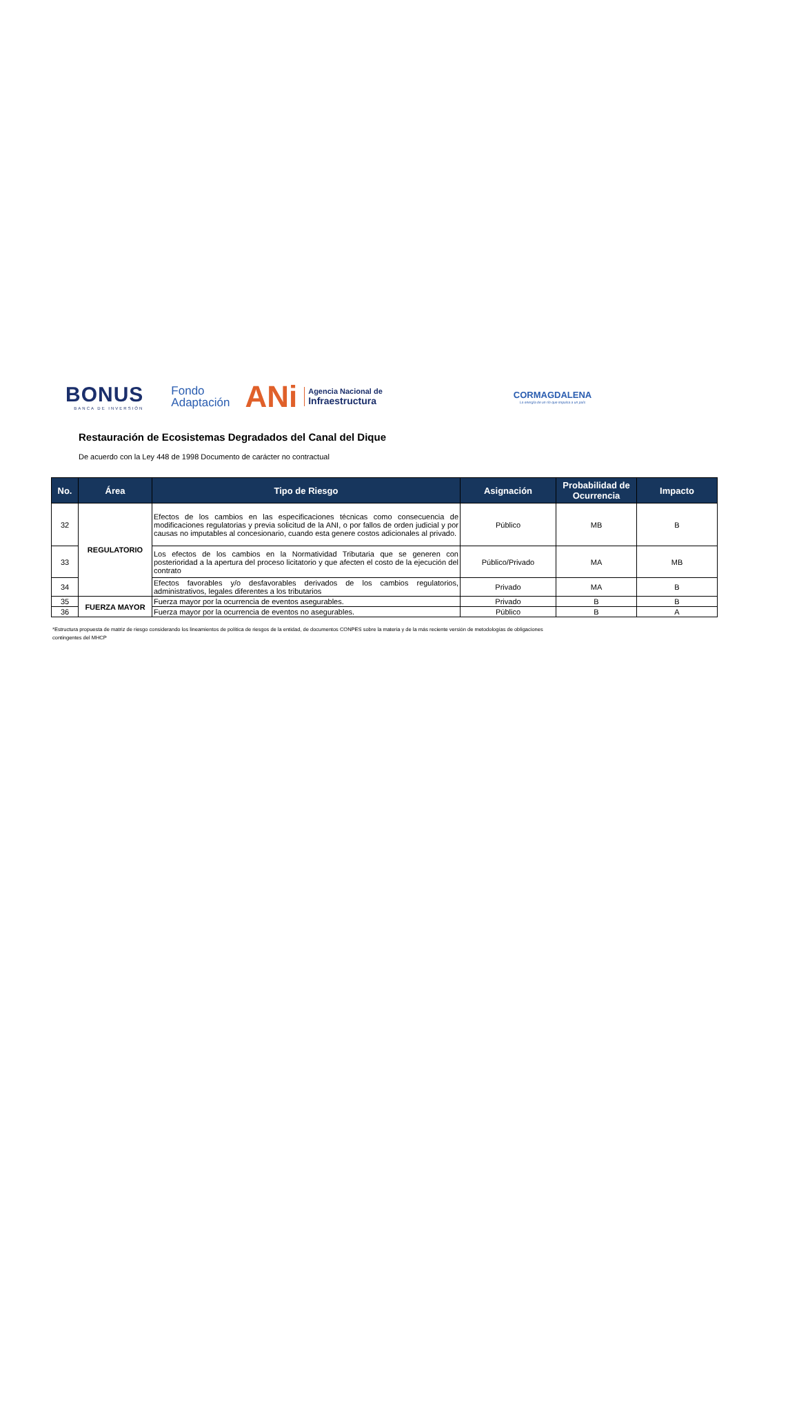BONUS
BANCA DE INVERSIÓN
Fondo
Adaptación
ANi
Agencia Nacional de
Infraestructura
CORMAGDALENA
La energía de un río que impulsa a un país
Restauración de Ecosistemas Degradados del Canal del Dique
De acuerdo con la Ley 448 de 1998 Documento de carácter no contractual
| No. | Área | Tipo de Riesgo | Asignación | Probabilidad de Ocurrencia | Impacto |
| --- | --- | --- | --- | --- | --- |
| 32 | REGULATORIO | Efectos de los cambios en las especificaciones técnicas como consecuencia de modificaciones regulatorias y previa solicitud de la ANI, o por fallos de orden judicial y por causas no imputables al concesionario, cuando esta genere costos adicionales al privado. | Público | MB | B |
| 33 | | Los efectos de los cambios en la Normatividad Tributaria que se generen con posterioridad a la apertura del proceso licitatorio y que afecten el costo de la ejecución del contrato | Público/Privado | MA | MB |
| 34 | | Efectos favorables y/o desfavorables derivados de los cambios regulatorios, administrativos, legales diferentes a los tributarios | Privado | MA | B |
| 35 | FUERZA MAYOR | Fuerza mayor por la ocurrencia de eventos asegurables. | Privado | B | B |
| 36 | | Fuerza mayor por la ocurrencia de eventos no asegurables. | Público | B | A |
*Estructura propuesta de matriz de riesgo considerando los lineamientos de política de riesgos de la entidad, de documentos CONPES sobre la materia y de la más reciente versión de metodologías de obligaciones contingentes del MHCP